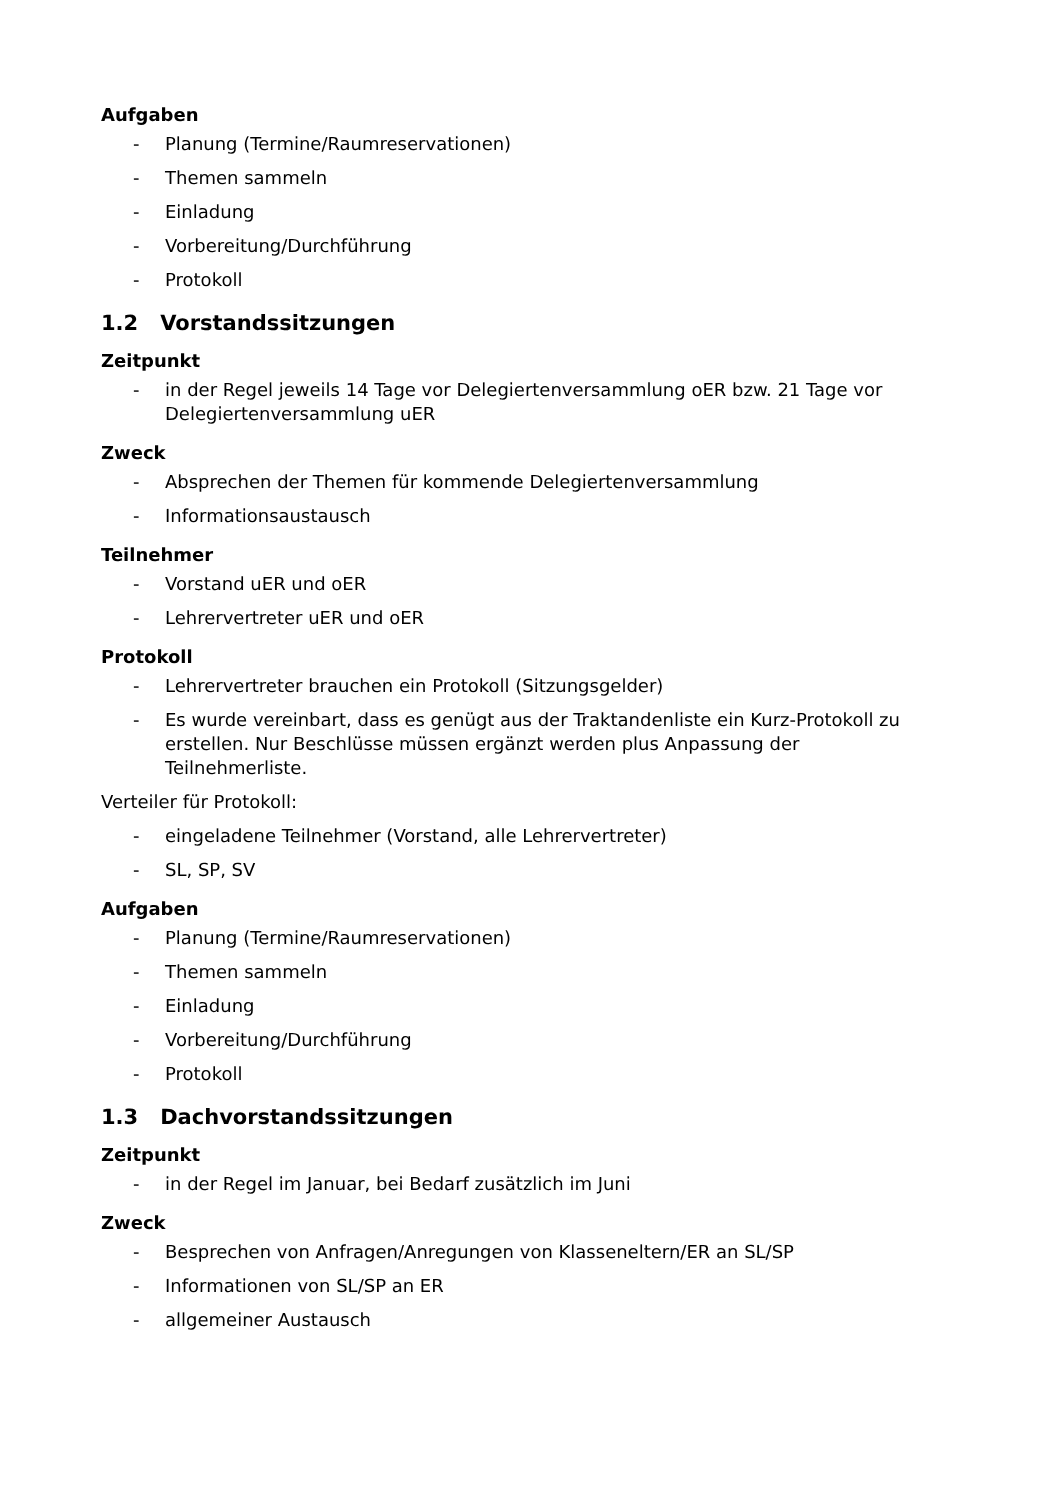Aufgaben
- Planung (Termine/Raumreservationen)
- Themen sammeln
- Einladung
- Vorbereitung/Durchführung
- Protokoll
1.2 Vorstandssitzungen
Zeitpunkt
- in der Regel jeweils 14 Tage vor Delegiertenversammlung oER bzw. 21 Tage vor Delegiertenversammlung uER
Zweck
- Absprechen der Themen für kommende Delegiertenversammlung
- Informationsaustausch
Teilnehmer
- Vorstand uER und oER
- Lehrervertreter uER und oER
Protokoll
- Lehrervertreter brauchen ein Protokoll (Sitzungsgelder)
- Es wurde vereinbart, dass es genügt aus der Traktandenliste ein Kurz-Protokoll zu erstellen. Nur Beschlüsse müssen ergänzt werden plus Anpassung der Teilnehmerliste.
Verteiler für Protokoll:
- eingeladene Teilnehmer (Vorstand, alle Lehrervertreter)
- SL, SP, SV
Aufgaben
- Planung (Termine/Raumreservationen)
- Themen sammeln
- Einladung
- Vorbereitung/Durchführung
- Protokoll
1.3 Dachvorstandssitzungen
Zeitpunkt
- in der Regel im Januar, bei Bedarf zusätzlich im Juni
Zweck
- Besprechen von Anfragen/Anregungen von Klasseneltern/ER an SL/SP
- Informationen von SL/SP an ER
- allgemeiner Austausch